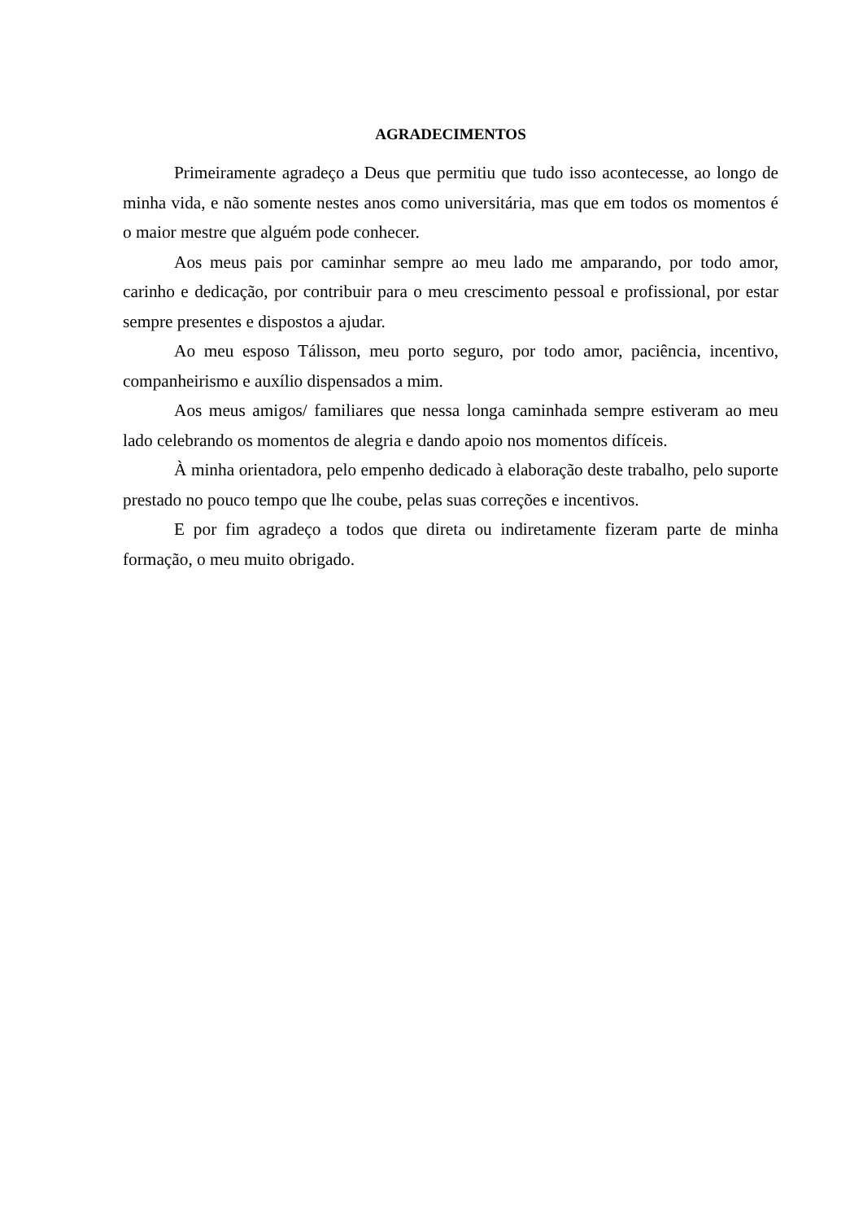AGRADECIMENTOS
Primeiramente agradeço a Deus que permitiu que tudo isso acontecesse, ao longo de minha vida, e não somente nestes anos como universitária, mas que em todos os momentos é o maior mestre que alguém pode conhecer.
Aos meus pais por caminhar sempre ao meu lado me amparando, por todo amor, carinho e dedicação, por contribuir para o meu crescimento pessoal e profissional, por estar sempre presentes e dispostos a ajudar.
Ao meu esposo Tálisson, meu porto seguro, por todo amor, paciência, incentivo, companheirismo e auxílio dispensados a mim.
Aos meus amigos/ familiares que nessa longa caminhada sempre estiveram ao meu lado celebrando os momentos de alegria e dando apoio nos momentos difíceis.
À minha orientadora, pelo empenho dedicado à elaboração deste trabalho, pelo suporte prestado no pouco tempo que lhe coube, pelas suas correções e incentivos.
E por fim agradeço a todos que direta ou indiretamente fizeram parte de minha formação, o meu muito obrigado.